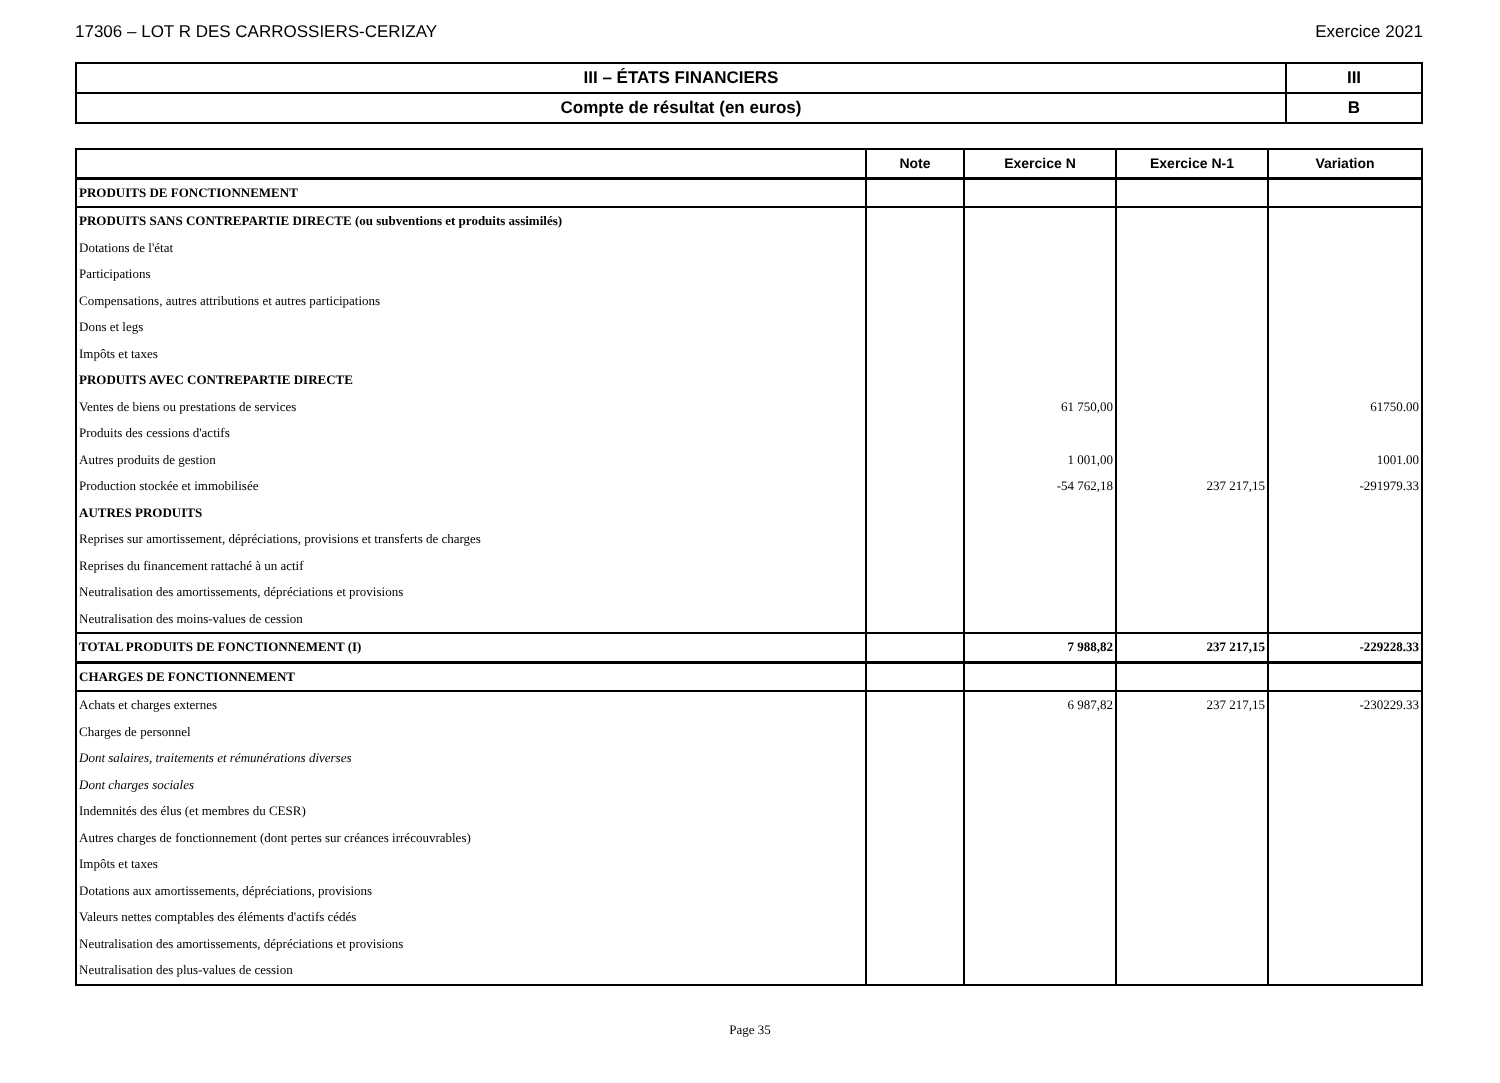17306 – LOT R DES CARROSSIERS-CERIZAY Exercice 2021
| III – ÉTATS FINANCIERS | III |
| Compte de résultat (en euros) | B |
| | Note | Exercice N | Exercice N-1 | Variation |
| --- | --- | --- | --- | --- |
| PRODUITS DE FONCTIONNEMENT | | | | |
| PRODUITS SANS CONTREPARTIE DIRECTE (ou subventions et produits assimilés) | | | | |
| Dotations de l'état | | | | |
| Participations | | | | |
| Compensations, autres attributions et autres participations | | | | |
| Dons et legs | | | | |
| Impôts et taxes | | | | |
| PRODUITS AVEC CONTREPARTIE DIRECTE | | | | |
| Ventes de biens ou prestations de services | | 61 750,00 | | 61750.00 |
| Produits des cessions d'actifs | | | | |
| Autres produits de gestion | | 1 001,00 | | 1001.00 |
| Production stockée et immobilisée | | -54 762,18 | 237 217,15 | -291979.33 |
| AUTRES PRODUITS | | | | |
| Reprises sur amortissement, dépréciations, provisions et transferts de charges | | | | |
| Reprises du financement rattaché à un actif | | | | |
| Neutralisation des amortissements, dépréciations et provisions | | | | |
| Neutralisation des moins-values de cession | | | | |
| TOTAL PRODUITS DE FONCTIONNEMENT (I) | | 7 988,82 | 237 217,15 | -229228.33 |
| CHARGES DE FONCTIONNEMENT | | | | |
| Achats et charges externes | | 6 987,82 | 237 217,15 | -230229.33 |
| Charges de personnel | | | | |
| Dont salaires, traitements et rémunérations diverses | | | | |
| Dont charges sociales | | | | |
| Indemnités des élus (et membres du CESR) | | | | |
| Autres charges de fonctionnement (dont pertes sur créances irrécouvrables) | | | | |
| Impôts et taxes | | | | |
| Dotations aux amortissements, dépréciations, provisions | | | | |
| Valeurs nettes comptables des éléments d'actifs cédés | | | | |
| Neutralisation des amortissements, dépréciations et provisions | | | | |
| Neutralisation des plus-values de cession | | | | |
Page 35